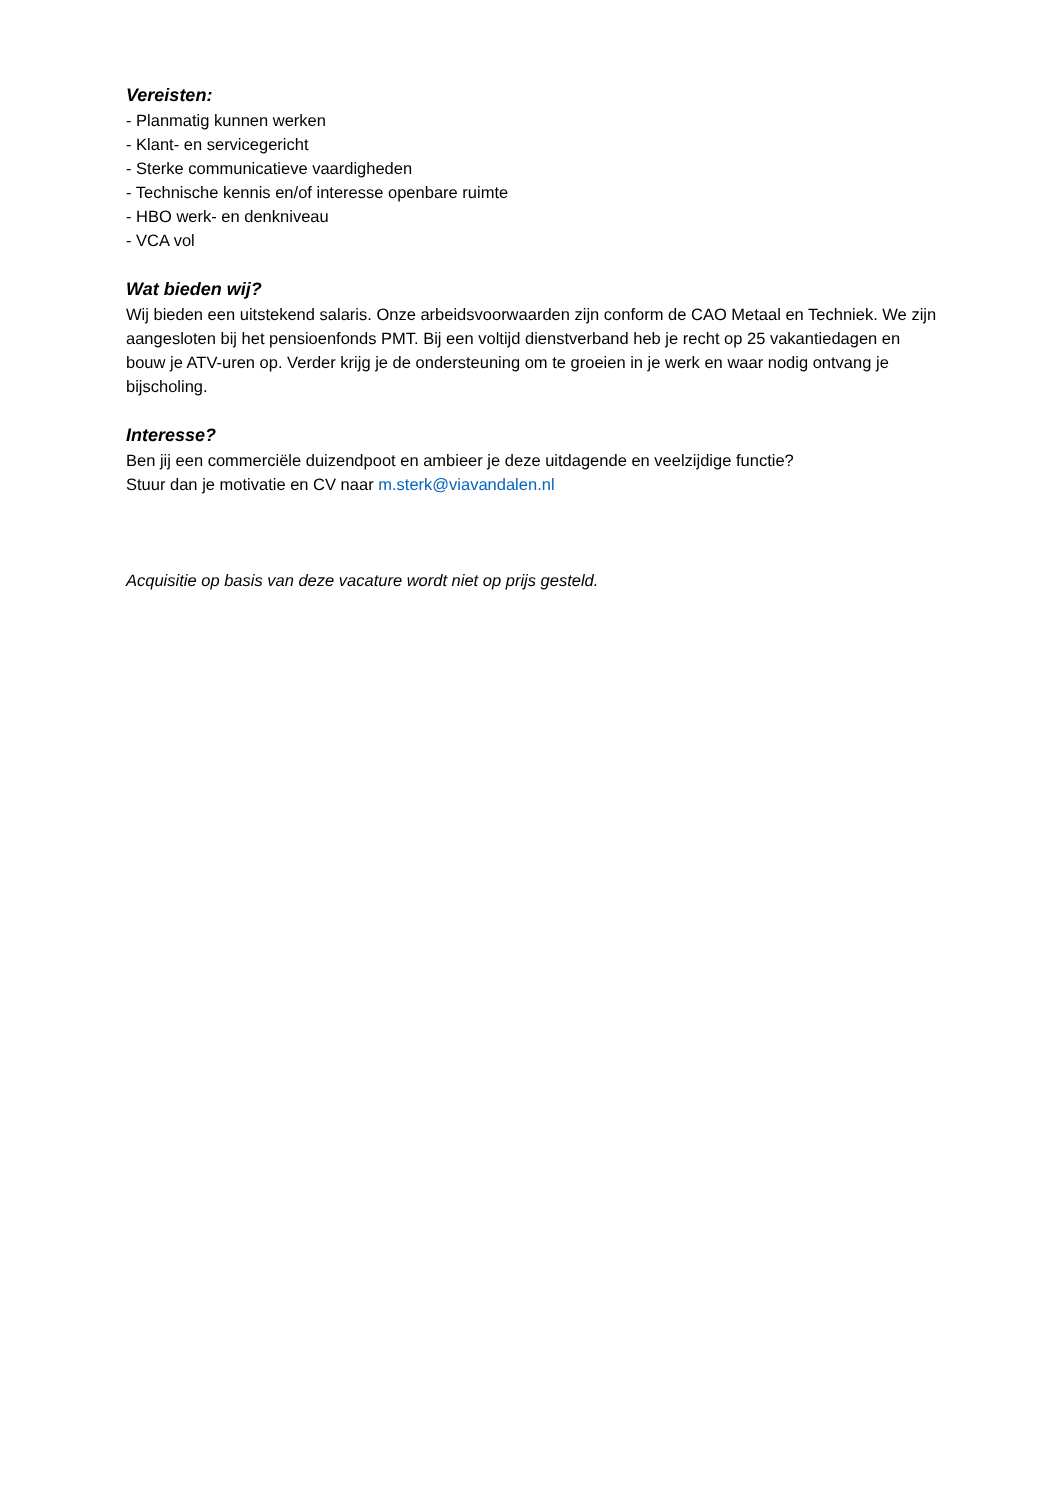Vereisten:
- Planmatig kunnen werken
- Klant- en servicegericht
- Sterke communicatieve vaardigheden
- Technische kennis en/of interesse openbare ruimte
- HBO werk- en denkniveau
- VCA vol
Wat bieden wij?
Wij bieden een uitstekend salaris. Onze arbeidsvoorwaarden zijn conform de CAO Metaal en Techniek. We zijn aangesloten bij het pensioenfonds PMT. Bij een voltijd dienstverband heb je recht op 25 vakantiedagen en bouw je ATV-uren op. Verder krijg je de ondersteuning om te groeien in je werk en waar nodig ontvang je bijscholing.
Interesse?
Ben jij een commerciële duizendpoot en ambieer je deze uitdagende en veelzijdige functie?
Stuur dan je motivatie en CV naar m.sterk@viavandalen.nl
Acquisitie op basis van deze vacature wordt niet op prijs gesteld.